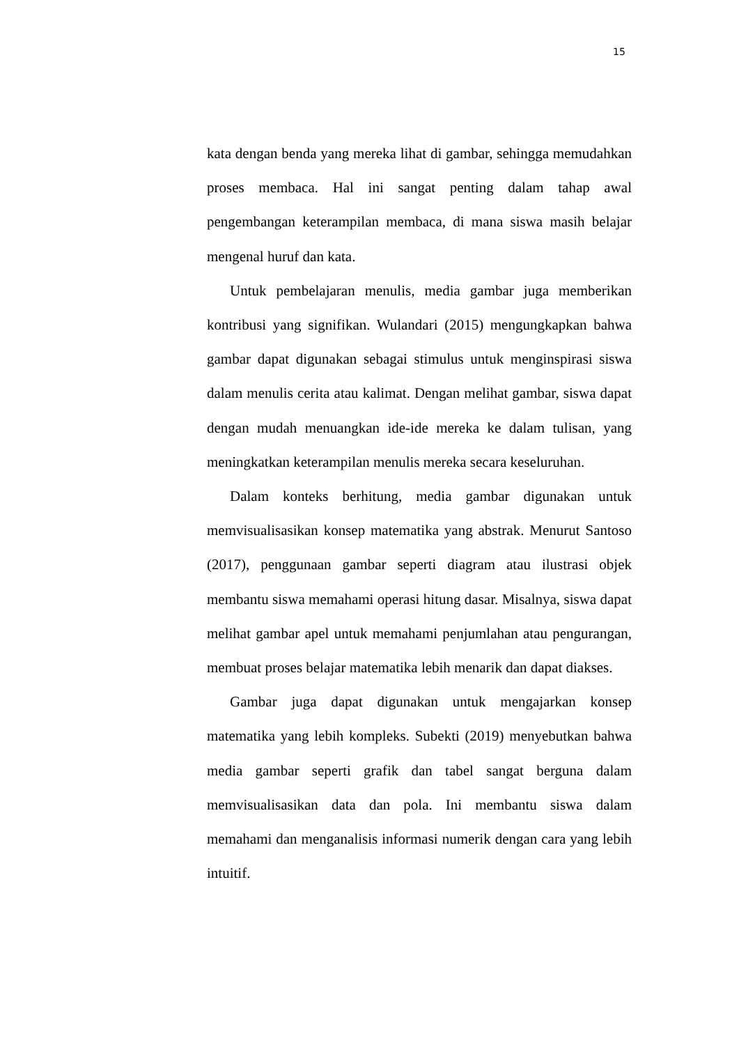15
kata dengan benda yang mereka lihat di gambar, sehingga memudahkan proses membaca. Hal ini sangat penting dalam tahap awal pengembangan keterampilan membaca, di mana siswa masih belajar mengenal huruf dan kata.
Untuk pembelajaran menulis, media gambar juga memberikan kontribusi yang signifikan. Wulandari (2015) mengungkapkan bahwa gambar dapat digunakan sebagai stimulus untuk menginspirasi siswa dalam menulis cerita atau kalimat. Dengan melihat gambar, siswa dapat dengan mudah menuangkan ide-ide mereka ke dalam tulisan, yang meningkatkan keterampilan menulis mereka secara keseluruhan.
Dalam konteks berhitung, media gambar digunakan untuk memvisualisasikan konsep matematika yang abstrak. Menurut Santoso (2017), penggunaan gambar seperti diagram atau ilustrasi objek membantu siswa memahami operasi hitung dasar. Misalnya, siswa dapat melihat gambar apel untuk memahami penjumlahan atau pengurangan, membuat proses belajar matematika lebih menarik dan dapat diakses.
Gambar juga dapat digunakan untuk mengajarkan konsep matematika yang lebih kompleks. Subekti (2019) menyebutkan bahwa media gambar seperti grafik dan tabel sangat berguna dalam memvisualisasikan data dan pola. Ini membantu siswa dalam memahami dan menganalisis informasi numerik dengan cara yang lebih intuitif.